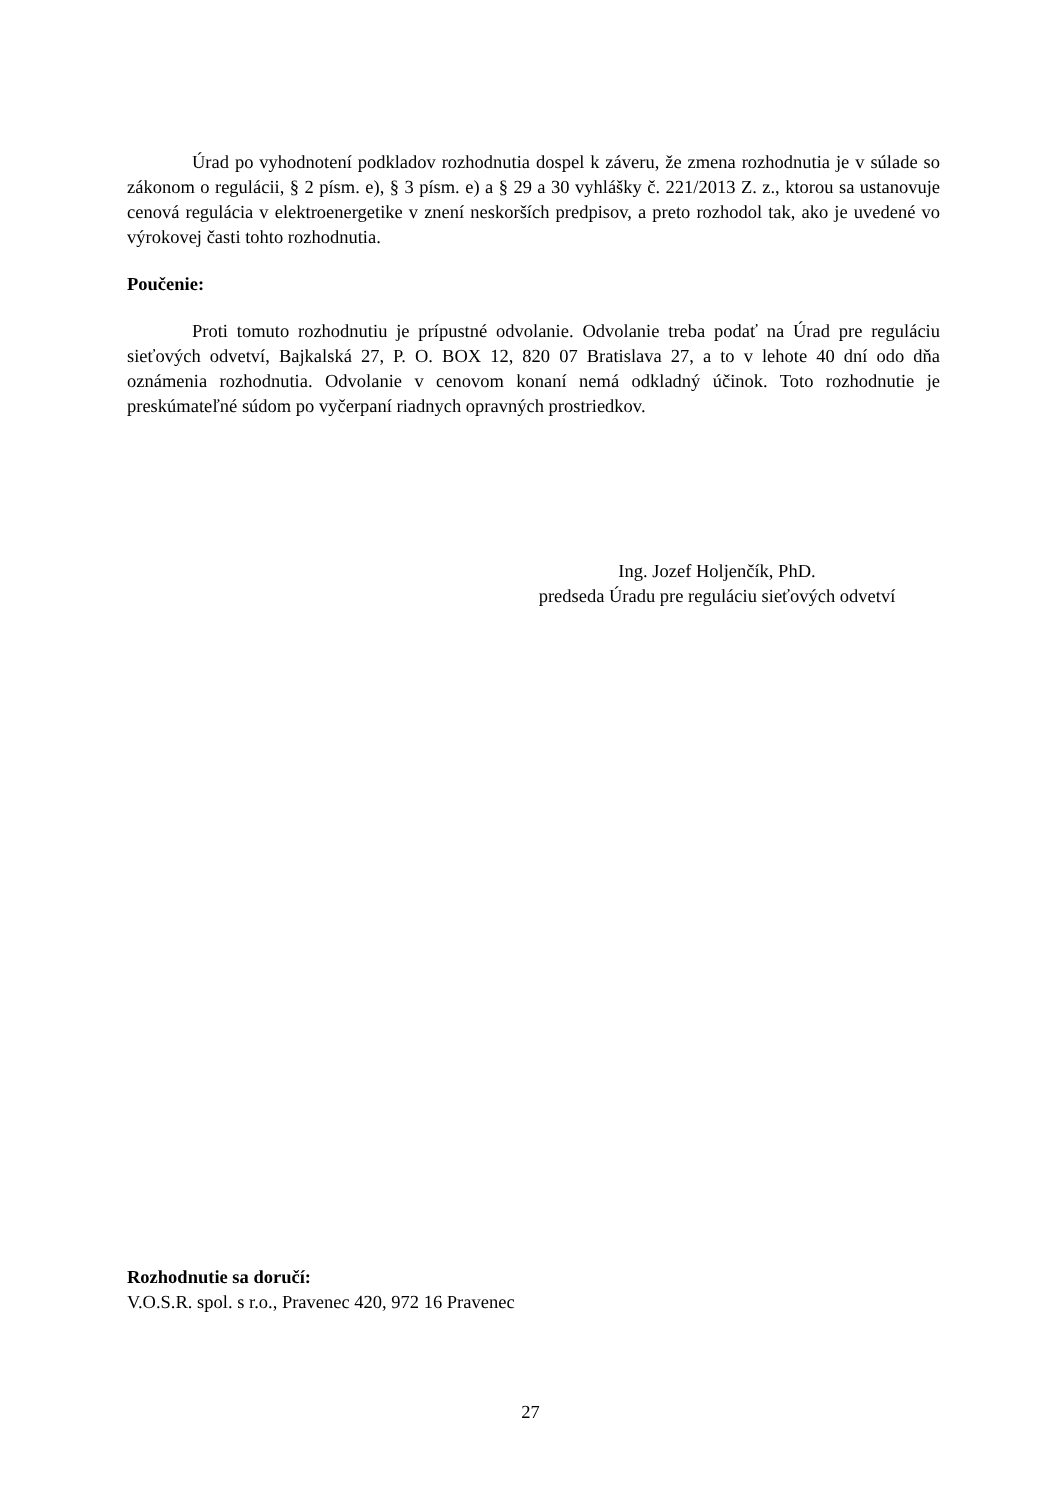Úrad po vyhodnotení podkladov rozhodnutia dospel k záveru, že zmena rozhodnutia je v súlade so zákonom o regulácii, § 2 písm. e), § 3 písm. e) a § 29 a 30 vyhlášky č. 221/2013 Z. z., ktorou sa ustanovuje cenová regulácia v elektroenergetike v znení neskorších predpisov, a preto rozhodol tak, ako je uvedené vo výrokovej časti tohto rozhodnutia.
Poučenie:
Proti tomuto rozhodnutiu je prípustné odvolanie. Odvolanie treba podať na Úrad pre reguláciu sieťových odvetví, Bajkalská 27, P. O. BOX 12, 820 07 Bratislava 27, a to v lehote 40 dní odo dňa oznámenia rozhodnutia. Odvolanie v cenovom konaní nemá odkladný účinok. Toto rozhodnutie je preskúmateľné súdom po vyčerpaní riadnych opravných prostriedkov.
Ing. Jozef Holjenčík, PhD.
predseda Úradu pre reguláciu sieťových odvetví
Rozhodnutie sa doručí:
V.O.S.R. spol. s r.o., Pravenec 420, 972 16 Pravenec
27